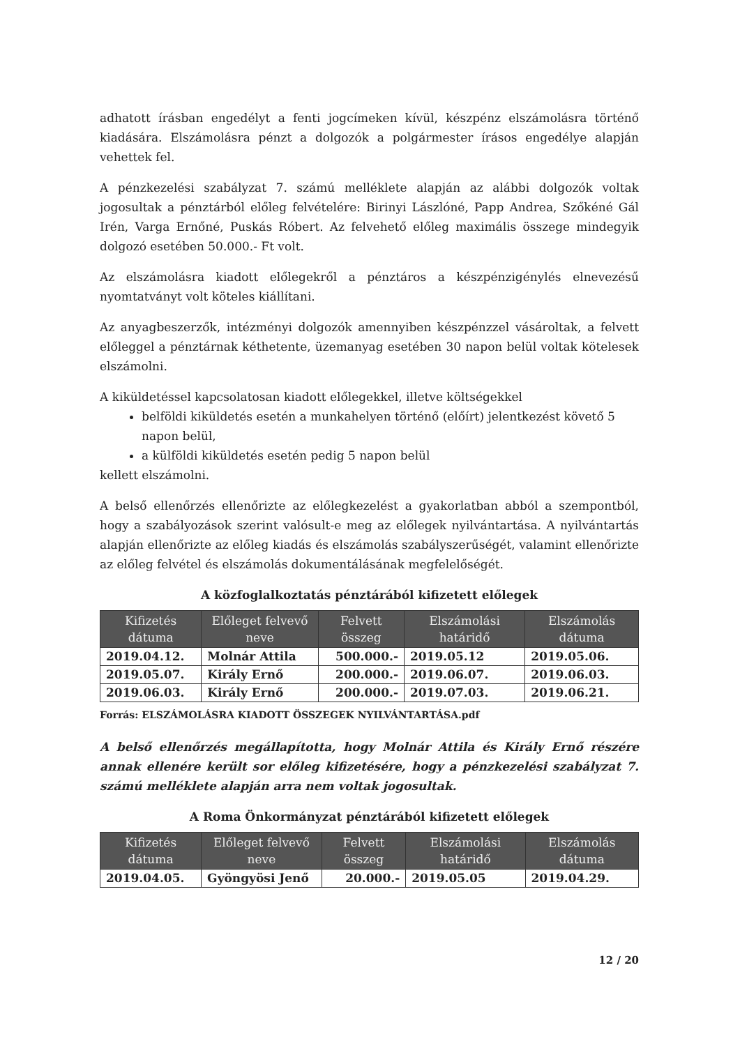adhatott írásban engedélyt a fenti jogcímeken kívül, készpénz elszámolásra történő kiadására. Elszámolásra pénzt a dolgozók a polgármester írásos engedélye alapján vehettek fel.
A pénzkezelési szabályzat 7. számú melléklete alapján az alábbi dolgozók voltak jogosultak a pénztárból előleg felvételére: Birinyi Lászlóné, Papp Andrea, Szőkéné Gál Irén, Varga Ernőné, Puskás Róbert. Az felvehető előleg maximális összege mindegyik dolgozó esetében 50.000.- Ft volt.
Az elszámolásra kiadott előlegekről a pénztáros a készpénzigénylés elnevezésű nyomtatványt volt köteles kiállítani.
Az anyagbeszerzők, intézményi dolgozók amennyiben készpénzzel vásároltak, a felvett előleggel a pénztárnak kéthetente, üzemanyag esetében 30 napon belül voltak kötelesek elszámolni.
A kiküldetéssel kapcsolatosan kiadott előlegekkel, illetve költségekkel
belföldi kiküldetés esetén a munkahelyen történő (előírt) jelentkezést követő 5 napon belül,
a külföldi kiküldetés esetén pedig 5 napon belül
kellett elszámolni.
A belső ellenőrzés ellenőrizte az előlegkezelést a gyakorlatban abból a szempontból, hogy a szabályozások szerint valósult-e meg az előlegek nyilvántartása. A nyilvántartás alapján ellenőrizte az előleg kiadás és elszámolás szabályszerűségét, valamint ellenőrizte az előleg felvétel és elszámolás dokumentálásának megfelelőségét.
A közfoglalkoztatás pénztárából kifizetett előlegek
| Kifizetés dátuma | Előleget felvevő neve | Felvett összeg | Elszámolási határidő | Elszámolás dátuma |
| --- | --- | --- | --- | --- |
| 2019.04.12. | Molnár Attila | 500.000.- | 2019.05.12 | 2019.05.06. |
| 2019.05.07. | Király Ernő | 200.000.- | 2019.06.07. | 2019.06.03. |
| 2019.06.03. | Király Ernő | 200.000.- | 2019.07.03. | 2019.06.21. |
Forrás: ELSZÁMOLÁSRA KIADOTT ÖSSZEGEK NYILVÁNTARTÁSA.pdf
A belső ellenőrzés megállapította, hogy Molnár Attila és Király Ernő részére annak ellenére került sor előleg kifizetésére, hogy a pénzkezelési szabályzat 7. számú melléklete alapján arra nem voltak jogosultak.
A Roma Önkormányzat pénztárából kifizetett előlegek
| Kifizetés dátuma | Előleget felvevő neve | Felvett összeg | Elszámolási határidő | Elszámolás dátuma |
| --- | --- | --- | --- | --- |
| 2019.04.05. | Gyöngyösi Jenő | 20.000.- | 2019.05.05 | 2019.04.29. |
12 / 20